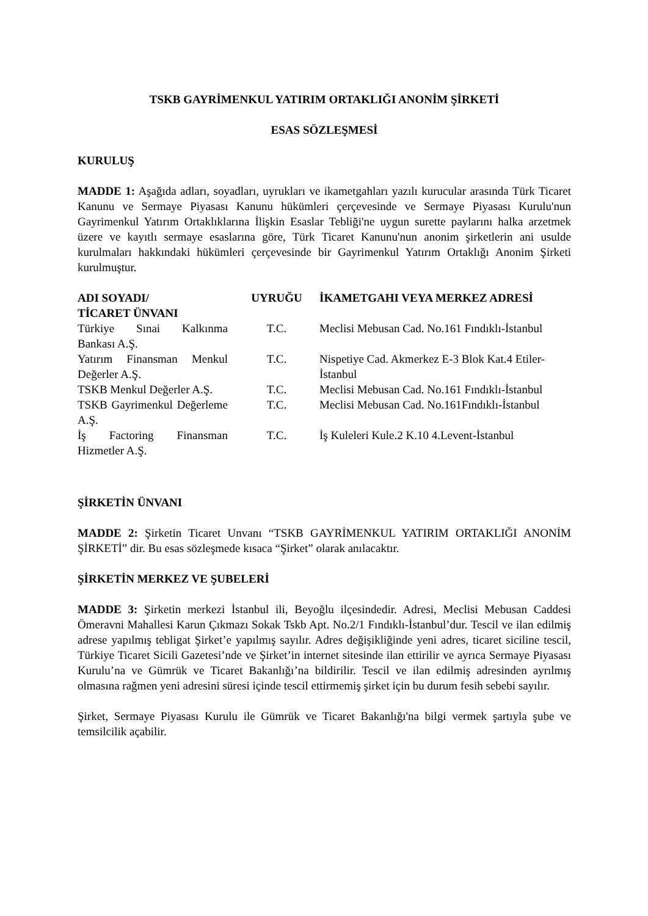TSKB GAYRİMENKUL YATIRIM ORTAKLIĞI ANONİM ŞİRKETİ
ESAS SÖZLEŞMESİ
KURULUŞ
MADDE 1: Aşağıda adları, soyadları, uyrukları ve ikametgahları yazılı kurucular arasında Türk Ticaret Kanunu ve Sermaye Piyasası Kanunu hükümleri çerçevesinde ve Sermaye Piyasası Kurulu'nun Gayrimenkul Yatırım Ortaklıklarına İlişkin Esaslar Tebliği'ne uygun surette paylarını halka arzetmek üzere ve kayıtlı sermaye esaslarına göre, Türk Ticaret Kanunu'nun anonim şirketlerin ani usulde kurulmaları hakkındaki hükümleri çerçevesinde bir Gayrimenkul Yatırım Ortaklığı Anonim Şirketi kurulmuştur.
| ADI SOYADI/ TİCARET ÜNVANI | UYRUĞU | İKAMETGAHI VEYA MERKEZ ADRESİ |
| --- | --- | --- |
| Türkiye Sınai Kalkınma Bankası A.Ş. | T.C. | Meclisi Mebusan Cad. No.161 Fındıklı-İstanbul |
| Yatırım Finansman Menkul Değerler A.Ş. | T.C. | Nispetiye Cad. Akmerkez E-3 Blok Kat.4 Etiler-İstanbul |
| TSKB Menkul Değerler A.Ş. | T.C. | Meclisi Mebusan Cad. No.161 Fındıklı-İstanbul |
| TSKB Gayrimenkul Değerleme A.Ş. | T.C. | Meclisi Mebusan Cad. No.161Fındıklı-İstanbul |
| İş Factoring Finansman Hizmetler A.Ş. | T.C. | İş Kuleleri Kule.2 K.10 4.Levent-İstanbul |
ŞİRKETİN ÜNVANI
MADDE 2: Şirketin Ticaret Unvanı “TSKB GAYRİMENKUL YATIRIM ORTAKLIĞI ANONİM ŞİRKETİ” dir. Bu esas sözleşmede kısaca “Şirket” olarak anılacaktır.
ŞİRKETİN MERKEZ VE ŞUBELERİ
MADDE 3: Şirketin merkezi İstanbul ili, Beyoğlu ilçesindedir. Adresi, Meclisi Mebusan Caddesi Ömeravni Mahallesi Karun Çıkmazı Sokak Tskb Apt. No.2/1 Fındıklı-İstanbul’dur. Tescil ve ilan edilmiş adrese yapılmış tebligat Şirket’e yapılmış sayılır. Adres değişikliğinde yeni adres, ticaret siciline tescil, Türkiye Ticaret Sicili Gazetesi’nde ve Şirket’in internet sitesinde ilan ettirilir ve ayrıca Sermaye Piyasası Kurulu’na ve Gümrük ve Ticaret Bakanlığı’na bildirilir. Tescil ve ilan edilmiş adresinden ayrılmış olmasına rağmen yeni adresini süresi içinde tescil ettirmemiş şirket için bu durum fesih sebebi sayılır.
Şirket, Sermaye Piyasası Kurulu ile Gümrük ve Ticaret Bakanlığı'na bilgi vermek şartıyla şube ve temsilcilik açabilir.